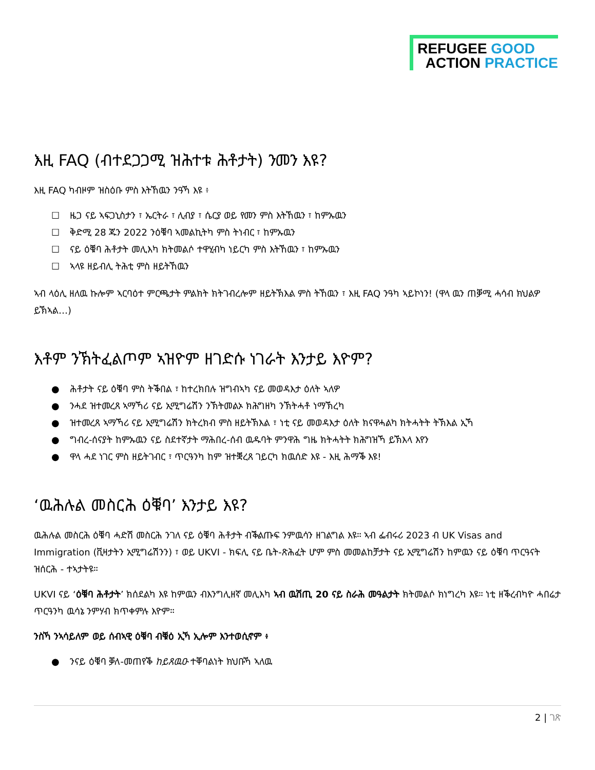REFUGEE GOOD
ACTION PRACTICE
እዚ FAQ (ብተደጋጋሚ ዝሕተቱ ሕቶታት) ንመን እዩ?
እዚ FAQ ካብዞም ዝስዕቡ ምስ እትኸዉን ንዓኻ እዩ ፥
☐ ዜጋ ናይ ኣፍጋኒስታን ፣ ኤርትራ ፣ ሊብያ ፣ ሴርያ ወይ የመን ምስ እትኸዉን ፣ ከምኡዉን
☐ ቅድሚ 28 ጁን 2022 ንዕቑባ ኣመልኪትካ ምስ ትነብር ፣ ከምኡዉን
☐ ናይ ዕቑባ ሕቶታት መሊእካ ክትመልሶ ተዋሂብካ ነይርካ ምስ እትኸዉን ፣ ከምኡዉን
☐ ኣላዩ ዘይብሊ ትሕቲ ምስ ዘይትኸዉን
ኣብ ላዕሊ ዘለዉ ኩሎም ኣርባዕተ ምርጫታት ምልክት ክትገብረሎም ዘይትኽእል ምስ ትኸዉን ፣ እዚ FAQ ንዓካ ኣይኮነን! (ዋላ ዉን ጠቓሚ ሓሳብ ክህልዎ ይኽኣል…)
እቶም ንኽትፈልጦም ኣዝዮም ዘገድሱ ነገራት እንታይ እዮም?
● ሕቶታት ናይ ዕቑባ ምስ ትቕበል ፣ ከተረክበሉ ዝግብኣካ ናይ መወዳእታ ዕለት ኣለዎ
● ንሓደ ዝተመረጸ ኣማኻሪ ናይ ኢሚግሬሽን ንኽትመልኦ ክሕግዘካ ንኽትሓቶ ነማኽረካ
● ዝተመረጸ ኣማኻሪ ናይ ኢሚግሬሽን ክትረክብ ምስ ዘይትኽእል ፣ ነቲ ናይ መወዳእታ ዕለት ክናዋሓልካ ክትሓትት ትኽእል ኢኻ
● ግብረ-ሰናያት ከምኡዉን ናይ ስደተኛታት ማሕበረ-ሰብ ዉዱባት ምንዋሕ ግዜ ክትሓትት ክሕግዝኻ ይኽእላ እየን
● ዋላ ሓደ ነገር ምስ ዘይትገብር ፣ ጥርዓንካ ከም ዝተቛረጸ ገይርካ ክዉሰድ እዩ - እዚ ሕማቕ እዩ!
‘ዉሕሉል መስርሕ ዕቑባ’ እንታይ እዩ?
ዉሕሉል መስርሕ ዕቑባ ሓድሽ መስርሕ ንገለ ናይ ዕቑባ ሕቶታት ብቕልጡፍ ንምዉሳን ዘገልግል እዩ። ኣብ ፌብሩሪ 2023 ብ UK Visas and Immigration (ቪዛታትን ኢሚግሬሽንን) ፣ ወይ UKVI - ክፍሊ ናይ ቤት-ጽሕፈት ሆም ምስ መመልከቻታት ናይ ኢሚግሬሽን ከምዉን ናይ ዕቑባ ጥርዓናት ዝሰርሕ - ተኣታትዩ።
UKVI ናይ ‘ዕቑባ ሕቶታት’ ክሰደልካ እዩ ከምዉን ብእንግሊዘኛ መሊእካ ኣብ ዉሽጢ 20 ናይ ስራሕ መዓልታት ክትመልሶ ክነግረካ እዩ። ነቲ ዘቕረብካዮ ሓበሬታ ጥርዓንካ ዉሳኔ ንምሃብ ክጥቀምሉ እዮም።
ንስኻ ንኣሳይለም ወይ ሰብኣዊ ዕቑባ ብቑዕ ኢኻ ኢሎም እንተወሲኖም ፥
● ንናይ ዕቑባ ቓለ-መጠየቕ ከይጸዉዑ ተቐባልነት ክህቡኻ ኣለዉ
2 | ገጽ